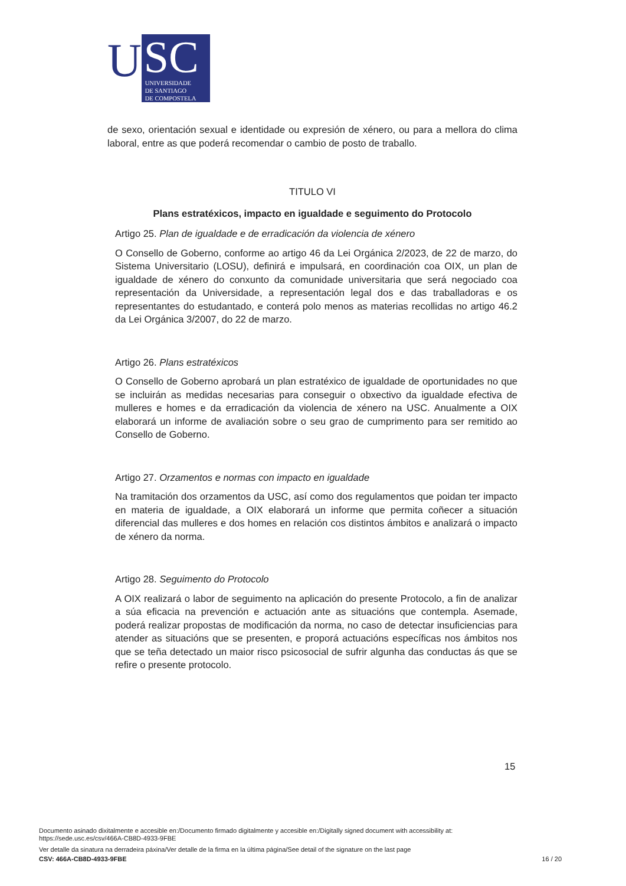U
SC
UNIVERSIDADE
DE SANTIAGO
DE COMPOSTELA
de sexo, orientación sexual e identidade ou expresión de xénero, ou para a mellora do clima laboral, entre as que poderá recomendar o cambio de posto de traballo.
TITULO VI
Plans estratéxicos, impacto en igualdade e seguimento do Protocolo
Artigo 25. Plan de igualdade e de erradicación da violencia de xénero
O Consello de Goberno, conforme ao artigo 46 da Lei Orgánica 2/2023, de 22 de marzo, do Sistema Universitario (LOSU), definirá e impulsará, en coordinación coa OIX, un plan de igualdade de xénero do conxunto da comunidade universitaria que será negociado coa representación da Universidade, a representación legal dos e das traballadoras e os representantes do estudantado, e conterá polo menos as materias recollidas no artigo 46.2 da Lei Orgánica 3/2007, do 22 de marzo.
Artigo 26. Plans estratéxicos
O Consello de Goberno aprobará un plan estratéxico de igualdade de oportunidades no que se incluirán as medidas necesarias para conseguir o obxectivo da igualdade efectiva de mulleres e homes e da erradicación da violencia de xénero na USC. Anualmente a OIX elaborará un informe de avaliación sobre o seu grao de cumprimento para ser remitido ao Consello de Goberno.
Artigo 27. Orzamentos e normas con impacto en igualdade
Na tramitación dos orzamentos da USC, así como dos regulamentos que poidan ter impacto en materia de igualdade, a OIX elaborará un informe que permita coñecer a situación diferencial das mulleres e dos homes en relación cos distintos ámbitos e analizará o impacto de xénero da norma.
Artigo 28. Seguimento do Protocolo
A OIX realizará o labor de seguimento na aplicación do presente Protocolo, a fin de analizar a súa eficacia na prevención e actuación ante as situacións que contempla. Asemade, poderá realizar propostas de modificación da norma, no caso de detectar insuficiencias para atender as situacións que se presenten, e proporá actuacións específicas nos ámbitos nos que se teña detectado un maior risco psicosocial de sufrir algunha das conductas ás que se refire o presente protocolo.
15
Documento asinado dixitalmente e accesible en:/Documento firmado digitalmente y accesible en:/Digitally signed document with accessibility at:
https://sede.usc.es/csv/466A-CB8D-4933-9FBE
Ver detalle da sinatura na derradeira páxina/Ver detalle de la firma en la última página/See detail of the signature on the last page
CSV: 466A-CB8D-4933-9FBE 16 / 20